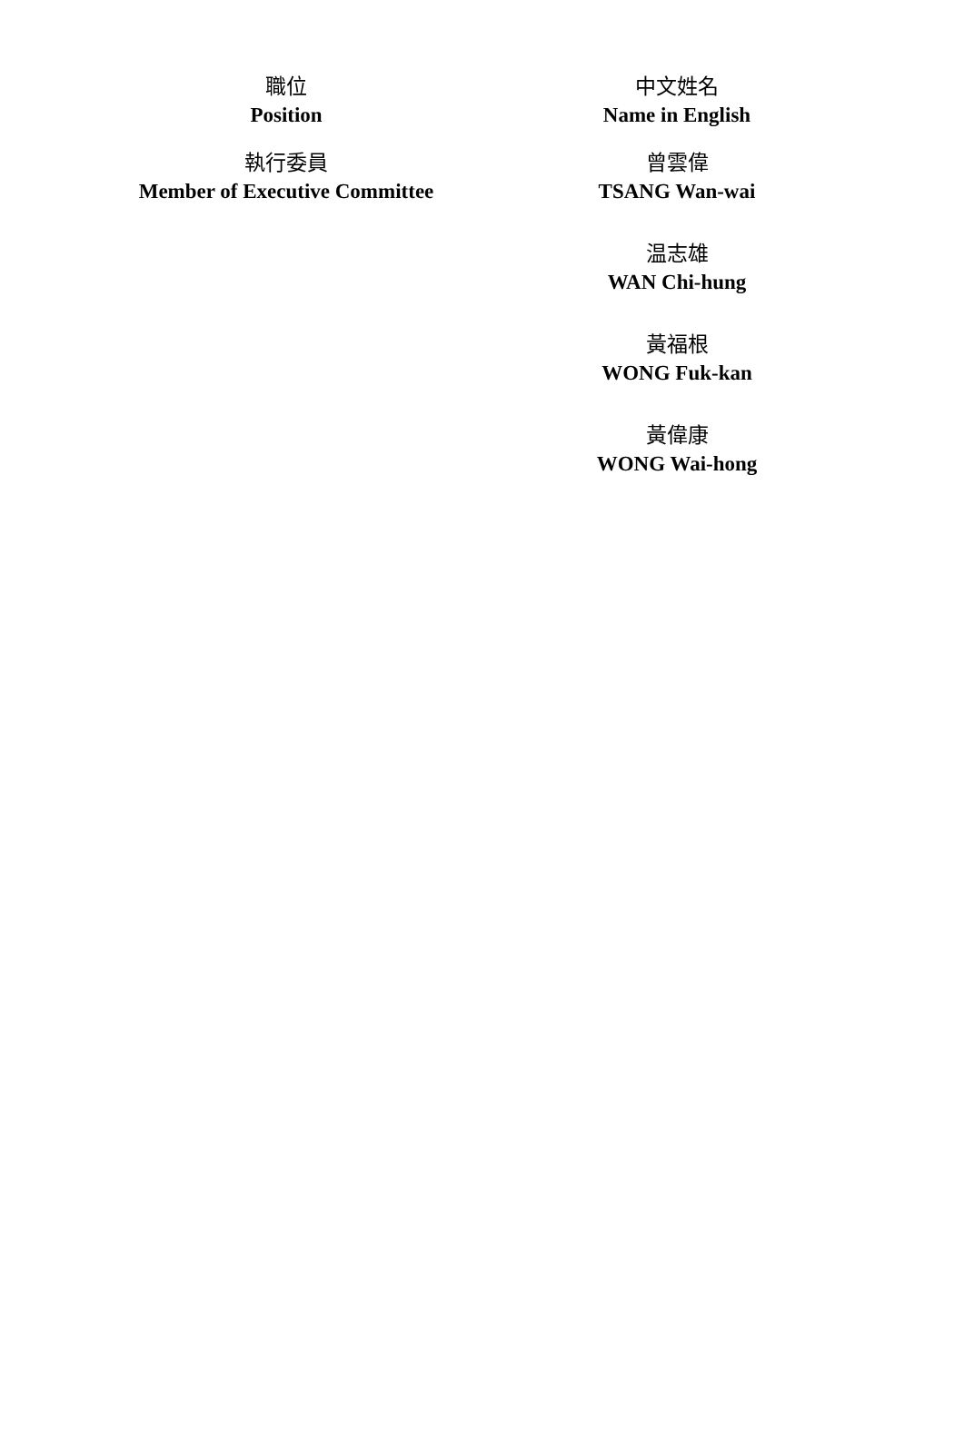| 職位 Position | 中文姓名 Name in English |
| --- | --- |
| 執行委員 Member of Executive Committee | 曾雲偉 TSANG Wan-wai |
| | 温志雄 WAN Chi-hung |
| | 黃福根 WONG Fuk-kan |
| | 黃偉康 WONG Wai-hong |